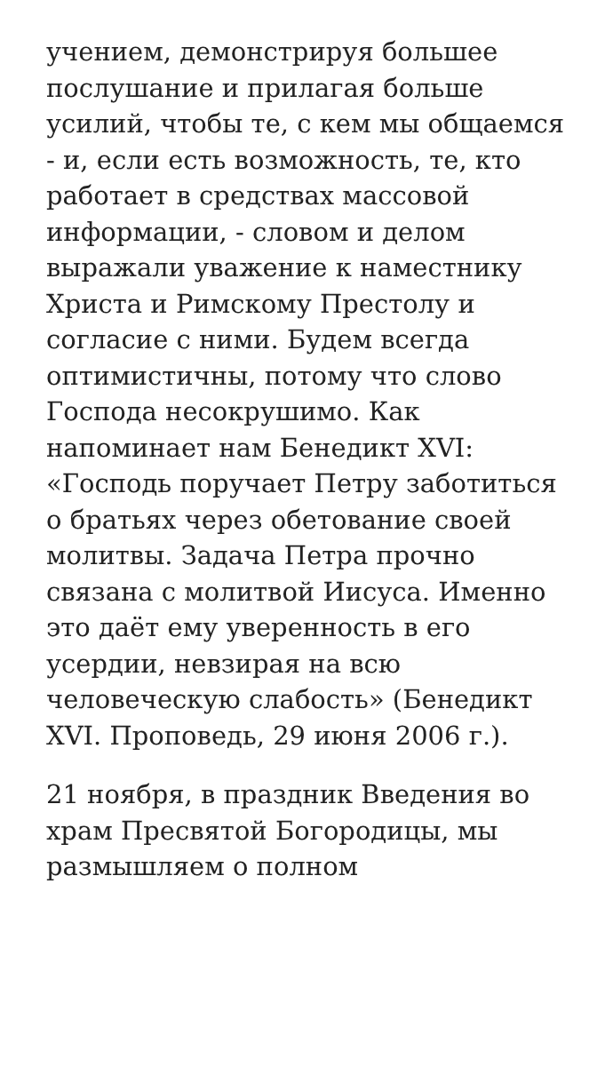учением, демонстрируя большее послушание и прилагая больше усилий, чтобы те, с кем мы общаемся - и, если есть возможность, те, кто работает в средствах массовой информации, - словом и делом выражали уважение к наместнику Христа и Римскому Престолу и согласие с ними. Будем всегда оптимистичны, потому что слово Господа несокрушимо. Как напоминает нам Бенедикт XVI: «Господь поручает Петру заботиться о братьях через обетование своей молитвы. Задача Петра прочно связана с молитвой Иисуса. Именно это даёт ему уверенность в его усердии, невзирая на всю человеческую слабость» (Бенедикт XVI. Проповедь, 29 июня 2006 г.).
21 ноября, в праздник Введения во храм Пресвятой Богородицы, мы размышляем о полном